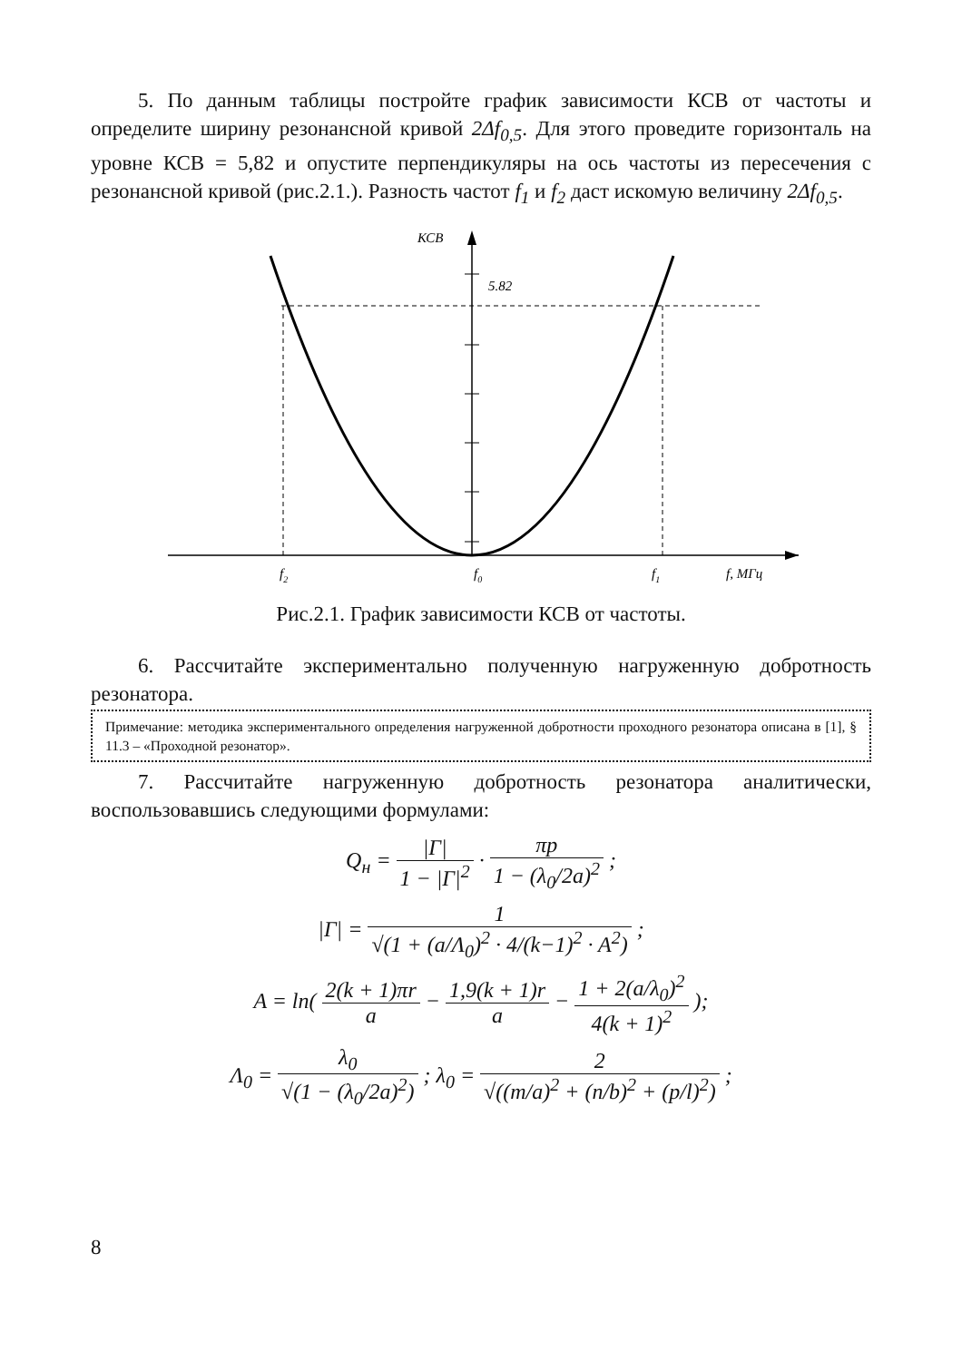5. По данным таблицы постройте график зависимости КСВ от частоты и определите ширину резонансной кривой 2Δf<sub>0,5</sub>. Для этого проведите горизонталь на уровне КСВ = 5,82 и опустите перпендикуляры на ось частоты из пересечения с резонансной кривой (рис.2.1.). Разность частот f<sub>1</sub> и f<sub>2</sub> даст искомую величину 2Δf<sub>0,5</sub>.
КСВ
5.82
f2
f0
f1
f, МГц
Рис.2.1. График зависимости КСВ от частоты.
6. Рассчитайте экспериментально полученную нагруженную добротность резонатора.
Примечание: методика экспериментального определения нагруженной добротности проходного резонатора описана в [1], § 11.3 – «Проходной резонатор».
7. Рассчитайте нагруженную добротность резонатора аналитически, воспользовавшись следующими формулами:
Q<sub>н</sub> = |Г| 1 − |Г|<sup>2</sup> · πp 1 − (λ<sub>0</sub>/2a)<sup>2</sup> ;
|Г| = 1 √(1 + (a/Λ<sub>0</sub>)<sup>2</sup> · 4/(k−1)<sup>2</sup> · A<sup>2</sup>) ;
A = ln( 2(k + 1)πr a − 1,9(k + 1)r a − 1 + 2(a/λ<sub>0</sub>)<sup>2</sup> 4(k + 1)<sup>2</sup> );
Λ<sub>0</sub> = λ<sub>0</sub> √(1 − (λ<sub>0</sub>/2a)<sup>2</sup>) ; λ<sub>0</sub> = 2 √((m/a)<sup>2</sup> + (n/b)<sup>2</sup> + (p/l)<sup>2</sup>) ;
8